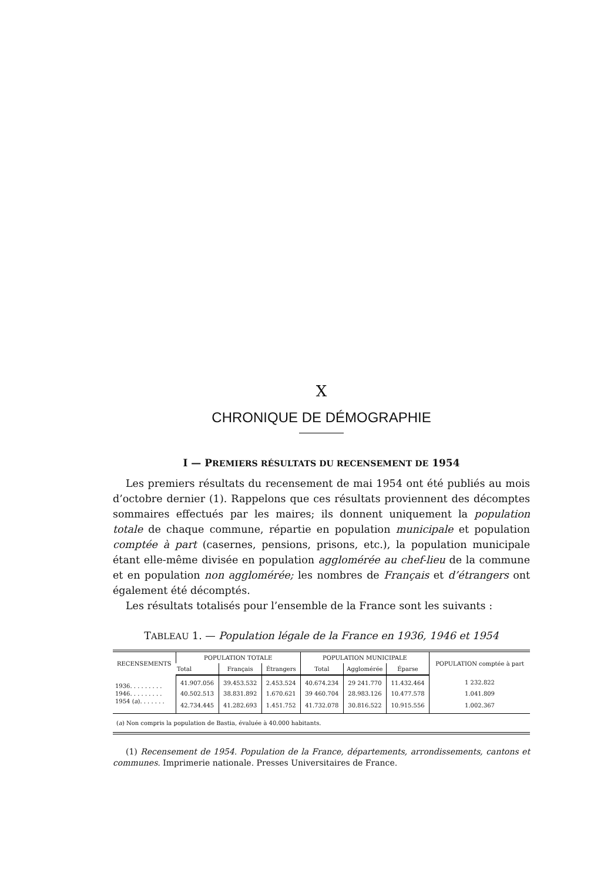X
CHRONIQUE DE DÉMOGRAPHIE
I — PREMIERS RÉSULTATS DU RECENSEMENT DE 1954
Les premiers résultats du recensement de mai 1954 ont été publiés au mois d’octobre dernier (1). Rappelons que ces résultats proviennent des décomptes sommaires effectués par les maires; ils donnent uniquement la population totale de chaque commune, répartie en population municipale et population comptée à part (casernes, pensions, prisons, etc.), la population municipale étant elle-même divisée en population agglomérée au chef-lieu de la commune et en population non agglomérée; les nombres de Français et d’étrangers ont également été décomptés.
Les résultats totalisés pour l’ensemble de la France sont les suivants :
TABLEAU 1. — Population légale de la France en 1936, 1946 et 1954
| RECENSEMENTS | POPULATION TOTALE | | | POPULATION MUNICIPALE | | | POPULATION comptée à part |
| --- | --- | --- | --- | --- | --- | --- | --- |
| | Total | Français | Étrangers | Total | Agglomérée | Éparse | |
| 1936. . . . . . . . . | 41.907.056 | 39.453.532 | 2.453.524 | 40.674.234 | 29 241.770 | 11.432.464 | 1 232.822 |
| 1946. . . . . . . . . | 40.502.513 | 38.831.892 | 1.670.621 | 39 460.704 | 28.983.126 | 10.477.578 | 1.041.809 |
| 1954 ( a ). . . . . . . | 42.734.445 | 41.282.693 | 1.451.752 | 41.732.078 | 30.816.522 | 10.915.556 | 1.002.367 |
(a) Non compris la population de Bastia, évaluée à 40.000 habitants.
(1) Recensement de 1954. Population de la France, départements, arrondissements, cantons et communes. Imprimerie nationale. Presses Universitaires de France.